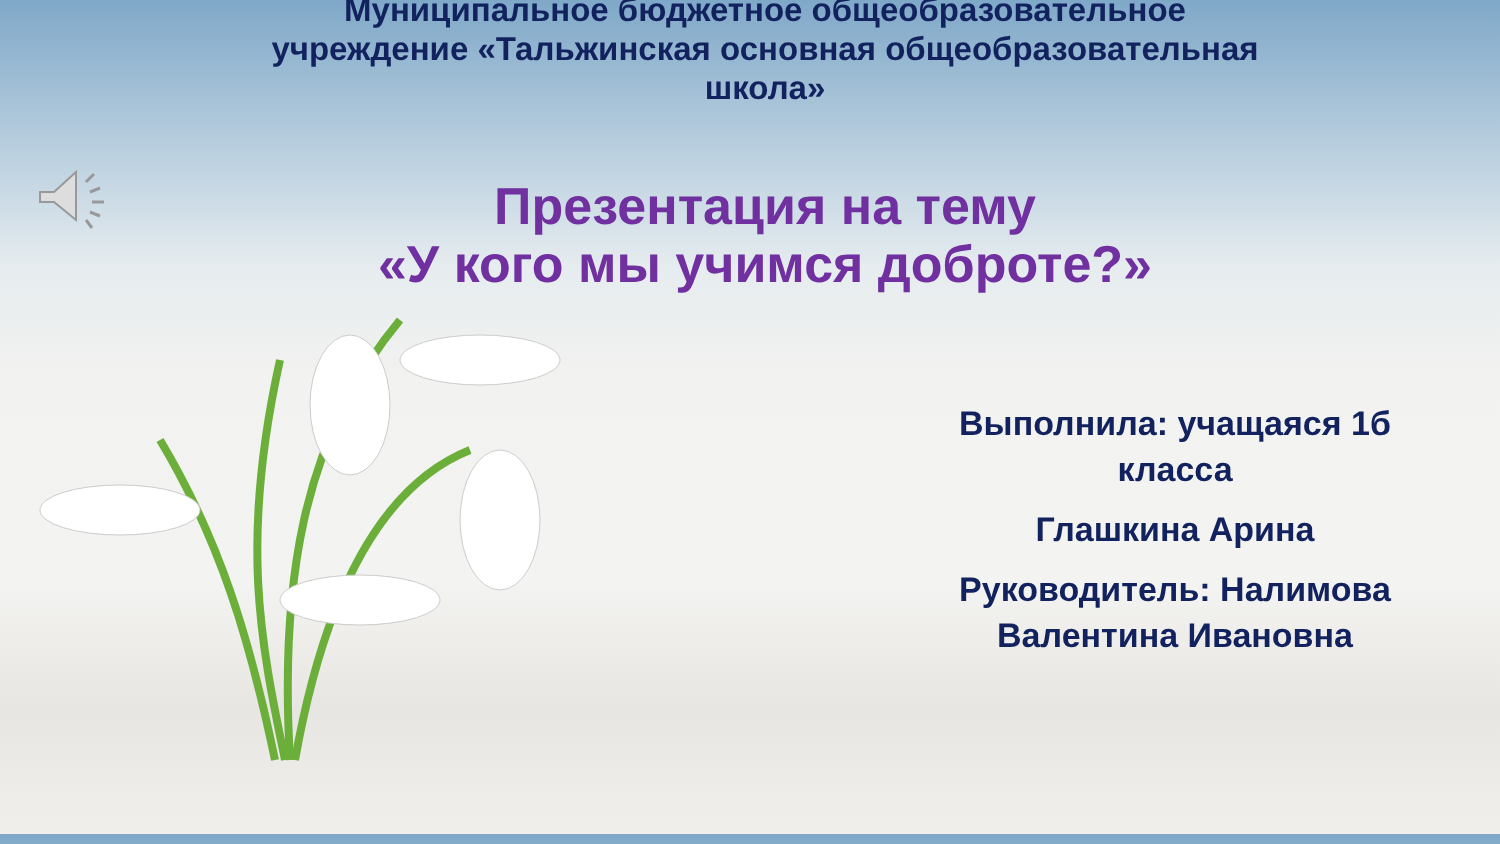Муниципальное бюджетное общеобразовательное учреждение «Тальжинская основная общеобразовательная школа»
Презентация на тему
«У кого мы учимся доброте?»
Выполнила: учащаяся 1б класса
Глашкина Арина
Руководитель: Налимова Валентина Ивановна